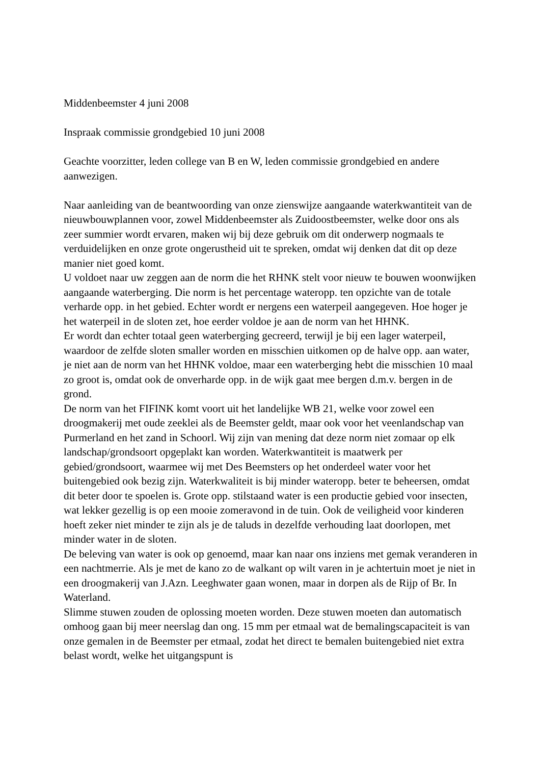Middenbeemster 4 juni 2008
Inspraak commissie grondgebied 10 juni 2008
Geachte voorzitter, leden college van B en W, leden commissie grondgebied en andere aanwezigen.
Naar aanleiding van de beantwoording van onze zienswijze aangaande waterkwantiteit van de nieuwbouwplannen voor, zowel Middenbeemster als Zuidoostbeemster, welke door ons als zeer summier wordt ervaren, maken wij bij deze gebruik om dit onderwerp nogmaals te verduidelijken en onze grote ongerustheid uit te spreken, omdat wij denken dat dit op deze manier niet goed komt.
U voldoet naar uw zeggen aan de norm die het RHNK stelt voor nieuw te bouwen woonwijken aangaande waterberging. Die norm is het percentage wateropp. ten opzichte van de totale verharde opp. in het gebied. Echter wordt er nergens een waterpeil aangegeven. Hoe hoger je het waterpeil in de sloten zet, hoe eerder voldoe je aan de norm van het HHNK.
Er wordt dan echter totaal geen waterberging gecreerd, terwijl je bij een lager waterpeil, waardoor de zelfde sloten smaller worden en misschien uitkomen op de halve opp. aan water, je niet aan de norm van het HHNK voldoe, maar een waterberging hebt die misschien 10 maal zo groot is, omdat ook de onverharde opp. in de wijk gaat mee bergen d.m.v. bergen in de grond.
De norm van het FIFINK komt voort uit het landelijke WB 21, welke voor zowel een droogmakerij met oude zeeklei als de Beemster geldt, maar ook voor het veenlandschap van Purmerland en het zand in Schoorl. Wij zijn van mening dat deze norm niet zomaar op elk landschap/grondsoort opgeplakt kan worden. Waterkwantiteit is maatwerk per gebied/grondsoort, waarmee wij met Des Beemsters op het onderdeel water voor het buitengebied ook bezig zijn. Waterkwaliteit is bij minder wateropp. beter te beheersen, omdat dit beter door te spoelen is. Grote opp. stilstaand water is een productie gebied voor insecten, wat lekker gezellig is op een mooie zomeravond in de tuin. Ook de veiligheid voor kinderen hoeft zeker niet minder te zijn als je de taluds in dezelfde verhouding laat doorlopen, met minder water in de sloten.
De beleving van water is ook op genoemd, maar kan naar ons inziens met gemak veranderen in een nachtmerrie. Als je met de kano zo de walkant op wilt varen in je achtertuin moet je niet in een droogmakerij van J.Azn. Leeghwater gaan wonen, maar in dorpen als de Rijp of Br. In Waterland.
Slimme stuwen zouden de oplossing moeten worden. Deze stuwen moeten dan automatisch omhoog gaan bij meer neerslag dan ong. 15 mm per etmaal wat de bemalingscapaciteit is van onze gemalen in de Beemster per etmaal, zodat het direct te bemalen buitengebied niet extra belast wordt, welke het uitgangspunt is